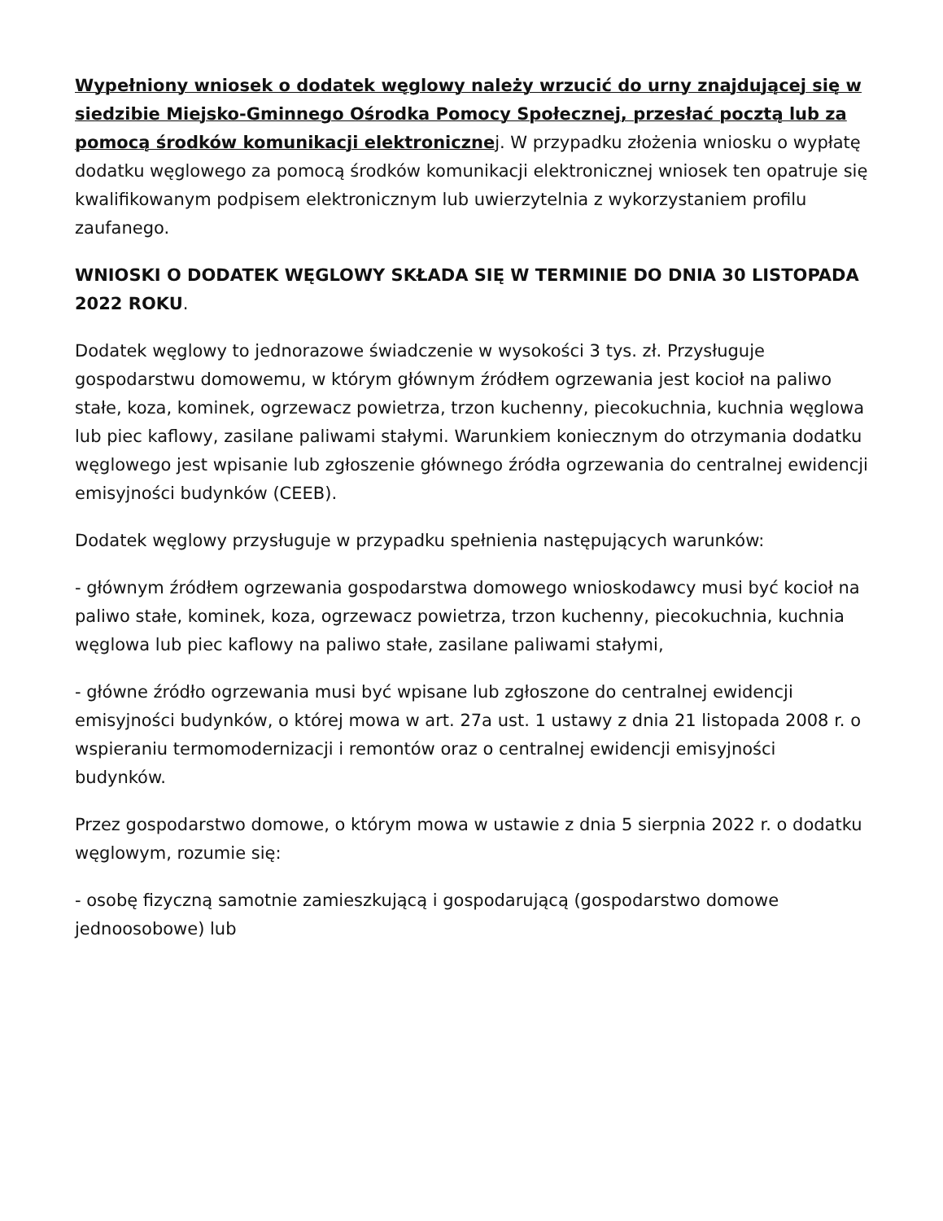Wypełniony wniosek o dodatek węglowy należy wrzucić do urny znajdującej się w siedzibie Miejsko-Gminnego Ośrodka Pomocy Społecznej, przesłać pocztą lub za pomocą środków komunikacji elektronicznej. W przypadku złożenia wniosku o wypłatę dodatku węglowego za pomocą środków komunikacji elektronicznej wniosek ten opatruje się kwalifikowanym podpisem elektronicznym lub uwierzytelnia z wykorzystaniem profilu zaufanego.
WNIOSKI O DODATEK WĘGLOWY SKŁADA SIĘ W TERMINIE DO DNIA 30 LISTOPADA 2022 ROKU.
Dodatek węglowy to jednorazowe świadczenie w wysokości 3 tys. zł. Przysługuje gospodarstwu domowemu, w którym głównym źródłem ogrzewania jest kocioł na paliwo stałe, koza, kominek, ogrzewacz powietrza, trzon kuchenny, piecokuchnia, kuchnia węglowa lub piec kaflowy, zasilane paliwami stałymi. Warunkiem koniecznym do otrzymania dodatku węglowego jest wpisanie lub zgłoszenie głównego źródła ogrzewania do centralnej ewidencji emisyjności budynków (CEEB).
Dodatek węglowy przysługuje w przypadku spełnienia następujących warunków:
- głównym źródłem ogrzewania gospodarstwa domowego wnioskodawcy musi być kocioł na paliwo stałe, kominek, koza, ogrzewacz powietrza, trzon kuchenny, piecokuchnia, kuchnia węglowa lub piec kaflowy na paliwo stałe, zasilane paliwami stałymi,
- główne źródło ogrzewania musi być wpisane lub zgłoszone do centralnej ewidencji emisyjności budynków, o której mowa w art. 27a ust. 1 ustawy z dnia 21 listopada 2008 r. o wspieraniu termomodernizacji i remontów oraz o centralnej ewidencji emisyjności budynków.
Przez gospodarstwo domowe, o którym mowa w ustawie z dnia 5 sierpnia 2022 r. o dodatku węglowym, rozumie się:
- osobę fizyczną samotnie zamieszkującą i gospodarującą (gospodarstwo domowe jednoosobowe) lub